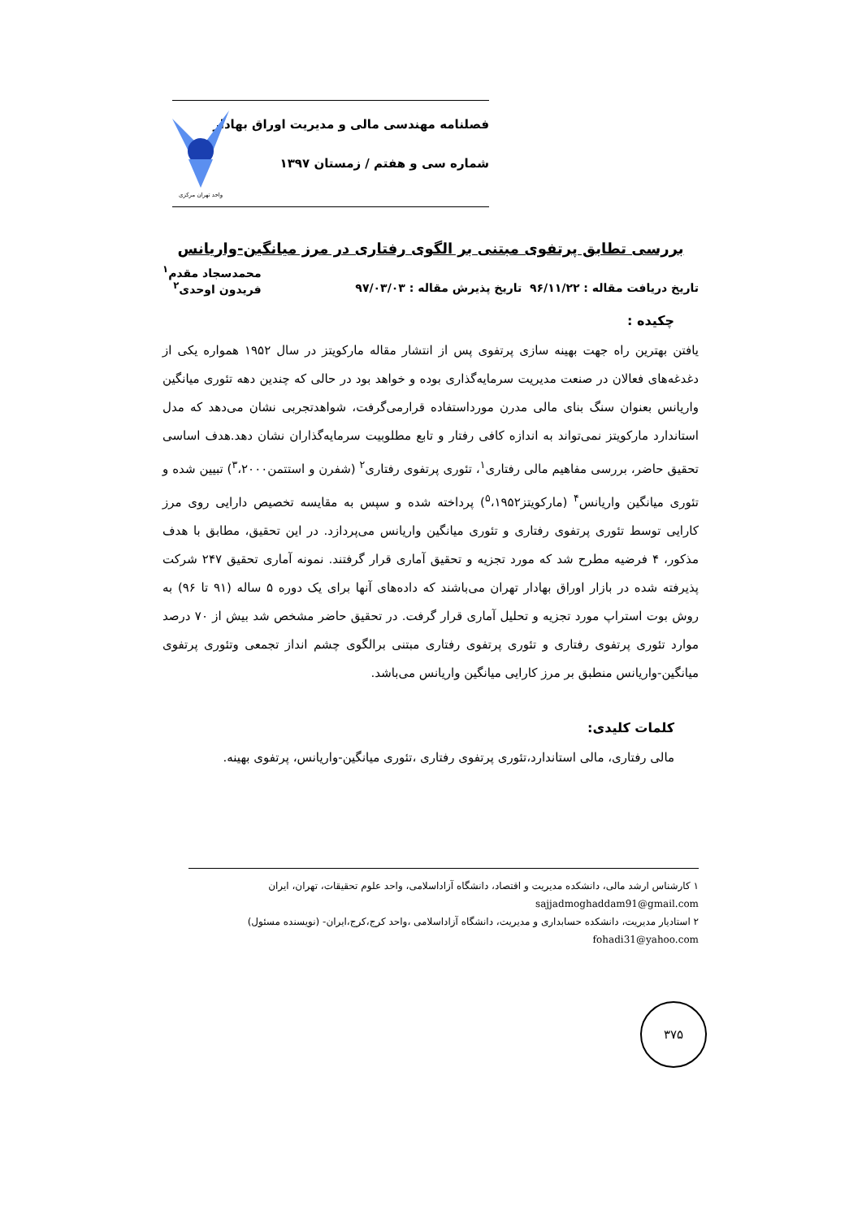فصلنامه مهندسی مالی و مدیریت اوراق بهادار
شماره سی و هفتم / زمستان ۱۳۹۷
واحد تهران مرکزی
بررسی تطابق پرتفوی مبتنی بر الگوی رفتاری در مرز میانگین-واریانس
تاریخ دریافت مقاله : ۹۶/۱۱/۲۲ تاریخ پذیرش مقاله : ۹۷/۰۳/۰۳
محمدسجاد مقدم<sup>۱</sup>
فریدون اوحدی<sup>۲</sup>
چکیده :
یافتن بهترین راه جهت بهینه سازی پرتفوی پس از انتشار مقاله مارکویتز در سال ۱۹۵۲ همواره یکی از دغدغه‌های فعالان در صنعت مدیریت سرمایه‌گذاری بوده و خواهد بود در حالی که چندین دهه تئوری میانگین واریانس بعنوان سنگ بنای مالی مدرن مورداستفاده قرارمی‌گرفت، شواهدتجربی نشان می‌دهد که مدل استاندارد مارکویتز نمی‌تواند به اندازه کافی رفتار و تابع مطلوبیت سرمایه‌گذاران نشان دهد.هدف اساسی تحقیق حاضر، بررسی مفاهیم مالی رفتاری<sup>۱</sup>، تئوری پرتفوی رفتاری<sup>۲</sup> (شفرن و استتمن<sup>۳</sup>،۲۰۰۰) تبیین شده و تئوری میانگین واریانس<sup>۴</sup> (مارکویتز<sup>۵</sup>،۱۹۵۲) پرداخته شده و سپس به مقایسه تخصیص دارایی روی مرز کارایی توسط تئوری پرتفوی رفتاری و تئوری میانگین واریانس می‌پردازد. در این تحقیق، مطابق با هدف مذکور، ۴ فرضیه مطرح شد که مورد تجزیه و تحقیق آماری قرار گرفتند. نمونه آماری تحقیق ۲۴۷ شرکت پذیرفته شده در بازار اوراق بهادار تهران می‌باشند که داده‌های آنها برای یک دوره ۵ ساله (۹۱ تا ۹۶) به روش بوت استراپ مورد تجزیه و تحلیل آماری قرار گرفت. در تحقیق حاضر مشخص شد بیش از ۷۰ درصد موارد تئوری پرتفوی رفتاری و تئوری پرتفوی رفتاری مبتنی برالگوی چشم انداز تجمعی وتئوری پرتفوی میانگین-واریانس منطبق بر مرز کارایی میانگین واریانس می‌باشد.
کلمات کلیدی:
مالی رفتاری، مالی استاندارد،تئوری پرتفوی رفتاری ،تئوری میانگین-واریانس، پرتفوی بهینه.
۱ کارشناس ارشد مالی، دانشکده مدیریت و اقتصاد، دانشگاه آزاداسلامی، واحد علوم تحقیقات، تهران، ایران
sajjadmoghaddam91@gmail.com
۲ استادیار مدیریت، دانشکده حسابداری و مدیریت، دانشگاه آزاداسلامی ،واحد کرج،کرج،ایران- (نویسنده مسئول)
fohadi31@yahoo.com
۳۷۵